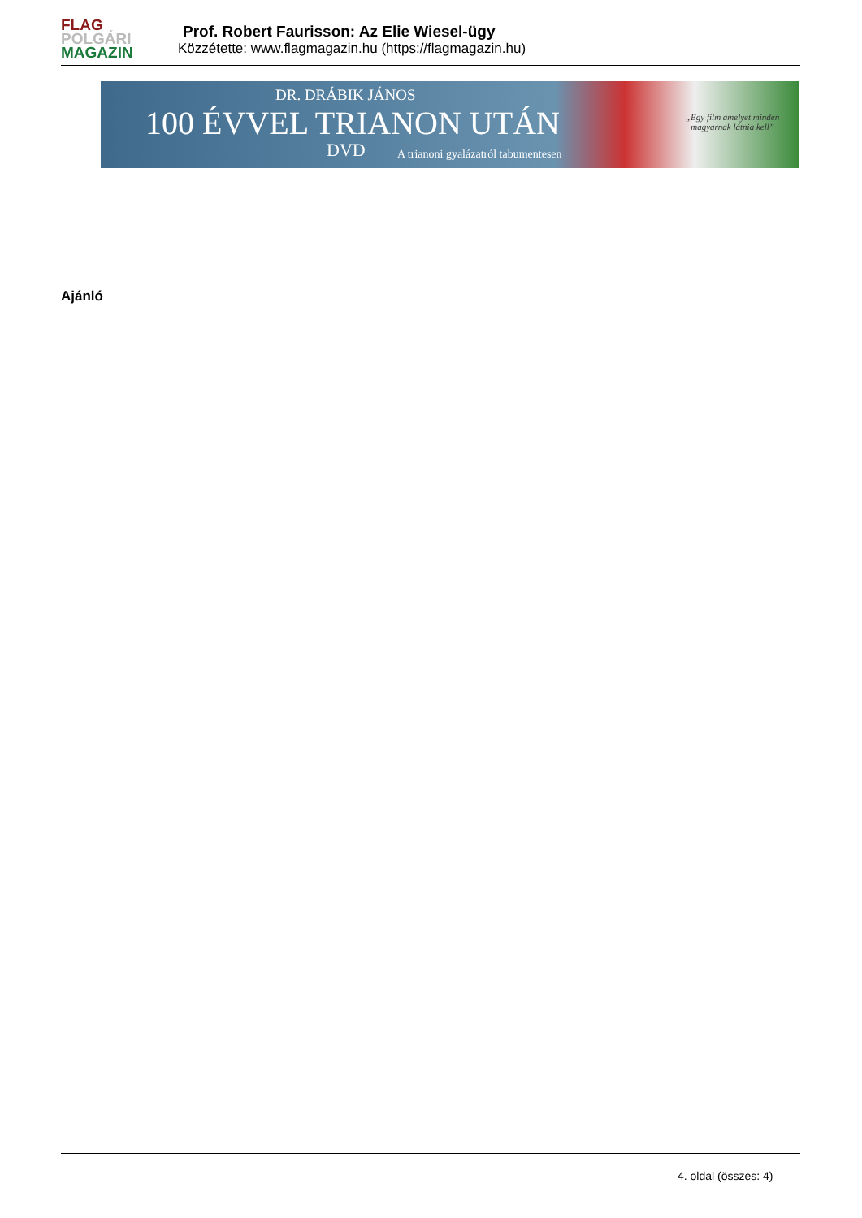FLAG
POLGÁRI
MAGAZIN
Prof. Robert Faurisson: Az Elie Wiesel-ügy
Közzétette: www.flagmagazin.hu (https://flagmagazin.hu)
DR. DRÁBIK JÁNOS
100 ÉVVEL TRIANON UTÁN
DVD
A trianoni gyalázatról tabumentesen
„Egy film amelyet minden
magyarnak látnia kell”
Ajánló
4. oldal (összes: 4)